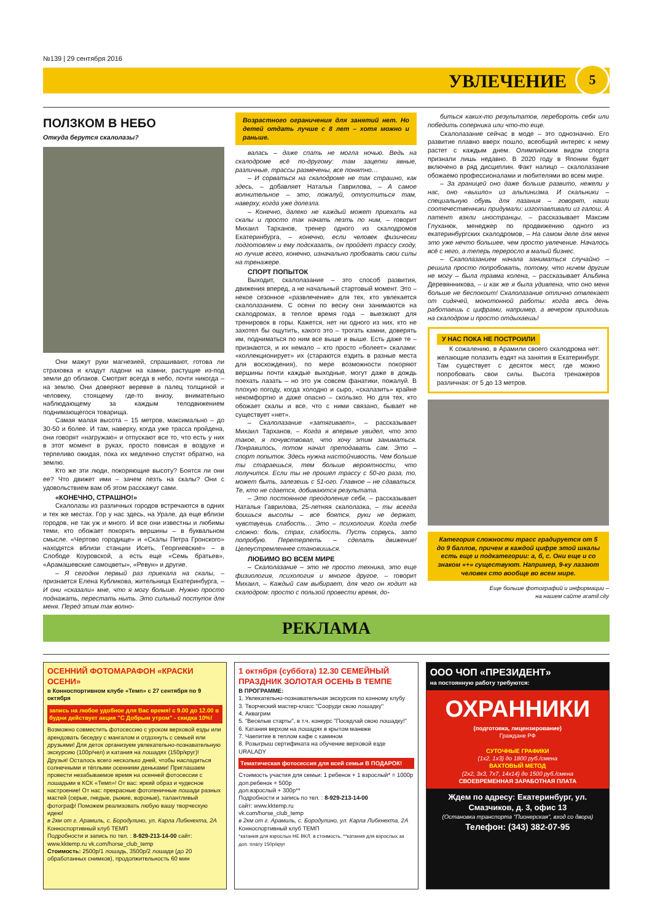№139 | 29 сентября 2016
УВЛЕЧЕНИЕ
5
ПОЛЗКОМ В НЕБО
Откуда берутся скалолазы?
Они мажут руки магнезией, спрашивают, готова ли страховка и кладут ладони на камни, растущие из-под земли до облаков. Смотрят всегда в небо, почти никогда – на землю. Они доверяют веревке в палец толщиной и человеку, стоящему где-то внизу, внимательно наблюдающему за каждым телодвижением поднимающегося товарища.
Самая малая высота – 15 метров, максимально – до 30-50 и более. И там, наверху, когда уже трасса пройдена, они говорят «нагружаю» и отпускают все то, что есть у них в этот момент в руках, просто повисая в воздухе и терпеливо ожидая, пока их медленно спустят обратно, на землю.
Кто же эти люди, покоряющие высоту? Боятся ли они ее? Что движет ими – зачем лезть на скалы? Они с удовольствием вам об этом расскажут сами.
«КОНЕЧНО, СТРАШНО!»
Скалолазы из различных городов встречаются в одних и тех же местах. Гор у нас здесь, на Урале, да еще вблизи городов, не так уж и много. И все они известны и любимы теми, кто обожает покорять вершины – в буквальном смысле. «Чертово городище» и «Скалы Петра Гронского» находятся вблизи станции Исеть, Георгиевские» – в Слободе Коуровской, а есть еще «Семь братьев», «Арамашевские самоцветы», «Ревун» и другие.
– Я сегодня первый раз приехала на скалы, – признается Елена Кубликова, жительница Екатеринбурга, – И они «сказали» мне, что я могу больше. Нужно просто поднажать, перестать ныть. Это сильный поступок для меня. Перед этим так волно-
Возрастного ограничения для занятий нет. Но детей отдать лучше с 8 лет – хотя можно и раньше.
валась – даже спать не могла ночью. Ведь на скалодроме всё по-другому: там зацепки явные, различные, трассы размечены, все понятно…
– И сорваться на скалодроме не так страшно, как здесь, – добавляет Наталья Гаврилова, – А самое волнительное – это, пожалуй, отпуститься там, наверху, когда уже долезла.
– Конечно, далеко не каждый может приехать на скалы и просто так начать лезть по ним, – говорит Михаил Тарханов, тренер одного из скалодромов Екатеринбурга, – конечно, если человек физически подготовлен и ему подсказать, он пройдет трассу сходу, но лучше всего, конечно, изначально пробовать свои силы на тренажере.
СПОРТ ПОПЫТОК
Выходит, скалолазание – это способ развития, движения вперед, а не начальный стартовый момент. Это – некое сезонное «развлечение» для тех, кто увлекается скалолазанием. С осени по весну они занимаются на скалодромах, в теплое время года – выезжают для тренировок в горы. Кажется, нет ни одного из них, кто не захотел бы ощутить, какого это – трогать камни, доверять им, подниматься по ним все выше и выше. Есть даже те – признаются, и их немало – кто просто «болеет» скалами: «коллекционирует» их (стараются ездить в разные места для восхождения), по мере возможности покоряют вершины почти каждые выходные, могут даже в дождь поехать лазать – но это уж совсем фанатики, пожалуй. В плохую погоду, когда холодно и сыро, «скалазить» крайне некомфортно и даже опасно – скользко. Но для тех, кто обожает скалы и все, что с ними связано, бывает не существует «нет».
– Скалолазание «затягивает», – рассказывает Михаил Тарханов, – Когда я впервые увидел, что это такое, я почувствовал, что хочу этим заниматься. Понравилось, потом начал преподавать сам. Это – спорт попыток. Здесь нужна настойчивость. Чем больше ты стараешься, тем больше вероятности, что получится. Если ты не прошел трассу с 50-го раза, то, может быть, залезешь с 51-ого. Главное – не сдаваться. Те, кто не сдается, добиваются результата.
– Это постоянное преодоление себя, – рассказывает Наталья Гаврилова, 25-летняя скалолазка, – ты всегда боишься высоты – все боятся, руки не держат, чувствуешь слабость… Это – психология. Когда тебе сложно: боль, страх, слабость. Пусть сорвусь, зато попробую. Перетерпеть – сделать движение! Целеустремленнее становишься.
ЛЮБИМО ВО ВСЕМ МИРЕ
– Скалолазание – это не просто техника, это еще физиология, психология и многое другое, – говорит Михаил, – Каждый сам выбирает, для чего он ходит на скалодром: просто с пользой провести время, до-
биться каких-то результатов, перебороть себя или победить соперника или что-то еще.
Скалолазание сейчас в моде – это однозначно. Его развитие плавно вверх пошло, всеобщий интерес к нему растет с каждым днем. Олимпийским видом спорта признали лишь недавно. В 2020 году в Японии будет включено в ряд дисциплин. Факт налицо – скалолазание обожаемо профессионалами и любителями во всем мире.
– За границей оно даже больше развито, нежели у нас, оно «вышло» из альпинизма. И скальники – специальную обувь для лазания – говорят, наши соотечественники придумали: изготавливали из галош. А патент взяли иностранцы, – рассказывает Максим Глуханюк, менеджер по продвижению одного из екатеринбургских скалодромов, – На самом деле для меня это уже нечто большее, чем просто увлечение. Началось всё с него, а теперь переросло в малый бизнес.
– Скалолазанием начала заниматься случайно – решила просто попробовать, потому, что ничем другим не могу – была травма колена, – рассказывает Альбина Деревянникова, – и как же я была удивлена, что оно меня больше не беспокоит! Скалолазание отлично отвлекает от сидячей, монотонной работы: когда весь день работаешь с цифрами, например, а вечером приходишь на скалодром и просто отдыхаешь!
У НАС ПОКА НЕ ПОСТРОИЛИ
К сожалению, в Арамили своего скалодрома нет: желающие полазить ездят на занятия в Екатеринбург. Там существует с десяток мест, где можно попробовать свои силы. Высота тренажеров различная: от 5 до 13 метров.
Категория сложности трасс градируется от 5 до 9 баллов, причем в каждой цифре этой шкалы есть еще и подкатегории: а, б, с. Они еще и со знаком «+» существуют. Например, 9-ку лазают человек сто вообще во всем мире.
Еще больше фотографий и информации –
на нашем сайте aramil.city
РЕКЛАМА
ОСЕННИЙ ФОТОМАРАФОН «КРАСКИ ОСЕНИ»
в Конноспортивном клубе «Темп» с 27 сентября по 9 октября
запись на любое удобное для Вас время! с 9.00 до 12.00 в будни действует акция "С Добрым утром" - скидка 10%!
Возможно совместить фотосессию с уроком верховой езды или арендовать беседку с мангалом и отдохнуть с семьей или друзьями! Для деток организуем увлекательно-познавательную экскурсию (100р/чел) и катания на лошадях (150р/круг)!
Друзья! Осталось всего несколько дней, чтобы насладиться солнечными и тёплыми осенними деньками! Приглашаем провести незабываемое время на осенней фотосессии с лошадьми в КСК «Темп»! От вас: яркий образ и чудесное настроение! От нас: прекрасные фотогеничные лошади разных мастей (серые, гнедые, рыжие, вороные), талантливый фотограф! Поможем реализовать любую вашу творческую идею!
в 2км от г. Арамиль, с. Бородулино, ул. Карла Либкнехта, 2А
Конноспортивный клуб ТЕМП
Подробности и запись по тел. : 8-929-213-14-00 сайт: www.kktemp.ru vk.com/horse_club_temp
Стоимость: 2500р/1 лошадь, 3500р/2 лошади (до 20 обработанных снимков), продолжительность 60 мин
1 октября (суббота) 12.30 СЕМЕЙНЫЙ ПРАЗДНИК ЗОЛОТАЯ ОСЕНЬ В ТЕМПЕ
В ПРОГРАММЕ:
1. Увлекательно-познавательная экскурсия по конному клубу
3. Творческий мастер-класс "Сооруди свою лошадку"
4. Аквагрим
5. "Веселые старты", в т.ч. конкурс "Поседлай свою лошадку!"
6. Катания верхом на лошадях в крытом манеже
7. Чаепитие в теплом кафе с камином
8. Розыгрыш сертификата на обучение верховой езде
URALADY
Тематическая фотосессия для всей семьи В ПОДАРОК!
Стоимость участия для семьи: 1 ребенок + 1 взрослый* = 1000р
доп.ребенок + 500р
доп.взрослый + 300р**
Подробности и запись по тел. : 8-929-213-14-00
сайт: www.kktemp.ru
vk.com/horse_club_temp
в 2км от г. Арамиль, с. Бородулино, ул. Карла Либкнехта, 2А
Конноспортивный клуб ТЕМП
*катания для взрослых НЕ ВКЛ. в стоимость. **катания для взрослых за доп. плату 150р/круг
ООО ЧОП «ПРЕЗИДЕНТ»
на постоянную работу требуются:
ОХРАННИКИ
(подготовка, лицензирование)
Граждане РФ
СУТОЧНЫЕ ГРАФИКИ
(1х2, 1х3) до 1800 руб./смена
ВАХТОВЫЙ МЕТОД
(2х2, 3х3, 7х7, 14х14) до 1500 руб./смена
СВОЕВРЕМЕННАЯ ЗАРАБОТНАЯ ПЛАТА
Ждем по адресу: Екатеринбург, ул. Смазчиков, д. 3, офис 13
(Остановка транспорта "Пионерская", вход со двора)
Телефон: (343) 382-07-95